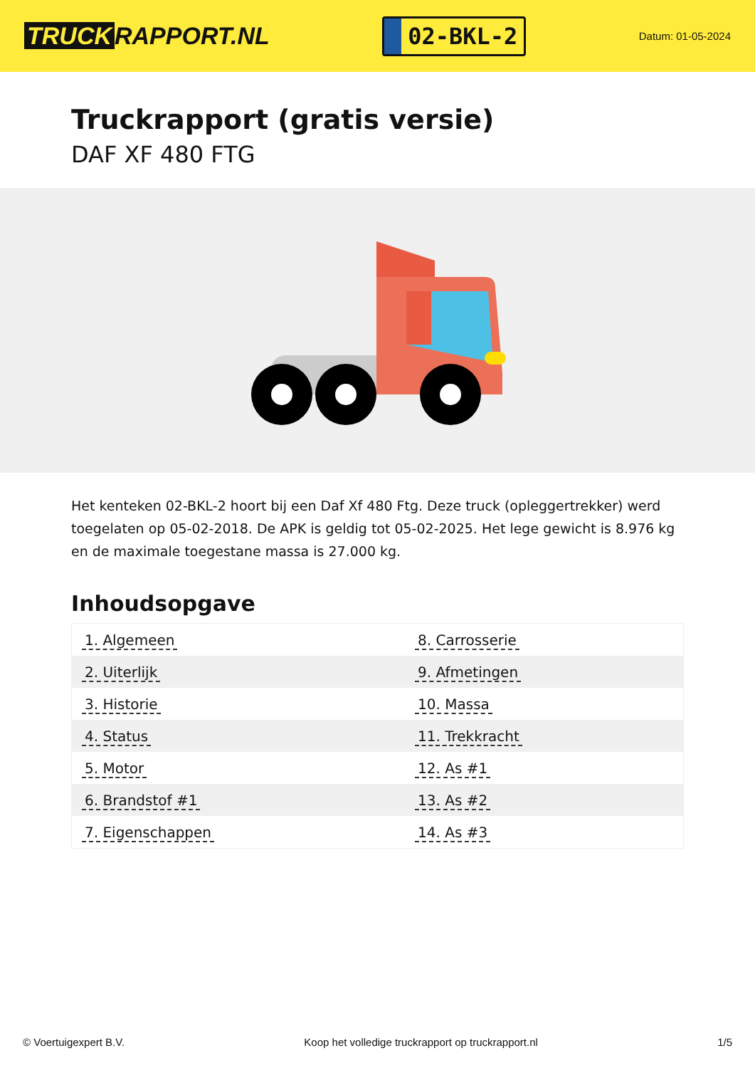TRUCK RAPPORT.NL
02-BKL-2
Datum: 01-05-2024
Truckrapport (gratis versie)
DAF XF 480 FTG
Het kenteken 02-BKL-2 hoort bij een Daf Xf 480 Ftg. Deze truck (opleggertrekker) werd toegelaten op 05-02-2018. De APK is geldig tot 05-02-2025. Het lege gewicht is 8.976 kg en de maximale toegestane massa is 27.000 kg.
Inhoudsopgave
| 1. Algemeen | 8. Carrosserie |
| 2. Uiterlijk | 9. Afmetingen |
| 3. Historie | 10. Massa |
| 4. Status | 11. Trekkracht |
| 5. Motor | 12. As #1 |
| 6. Brandstof #1 | 13. As #2 |
| 7. Eigenschappen | 14. As #3 |
© Voertuigexpert B.V. Koop het volledige truckrapport op truckrapport.nl
1/5